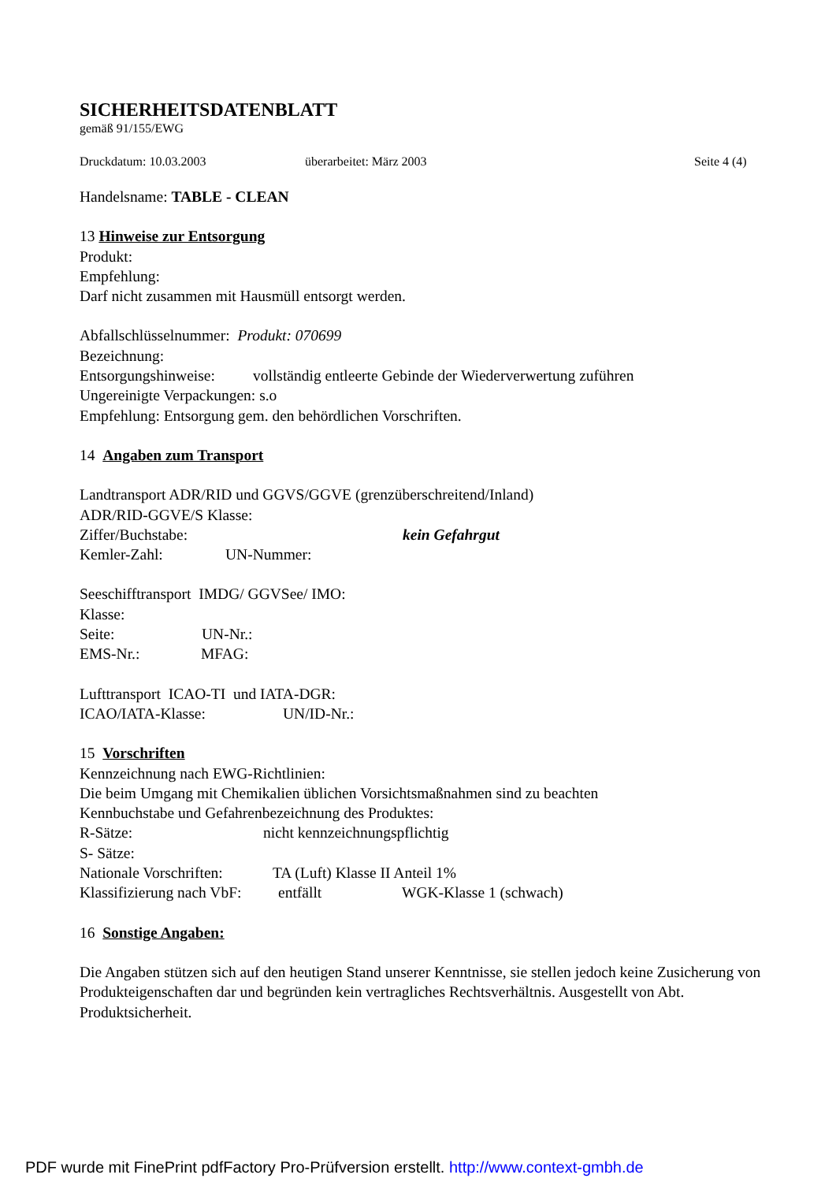SICHERHEITSDATENBLATT
gemäß 91/155/EWG
Druckdatum: 10.03.2003 überarbeitet: März 2003 Seite 4 (4)
Handelsname: TABLE - CLEAN
13 Hinweise zur Entsorgung
Produkt:
Empfehlung:
Darf nicht zusammen mit Hausmüll entsorgt werden.
Abfallschlüsselnummer: Produkt: 070699
Bezeichnung:
Entsorgungshinweise: vollständig entleerte Gebinde der Wiederverwertung zuführen
Ungereinigte Verpackungen: s.o
Empfehlung: Entsorgung gem. den behördlichen Vorschriften.
14 Angaben zum Transport
Landtransport ADR/RID und GGVS/GGVE (grenzüberschreitend/Inland)
ADR/RID-GGVE/S Klasse:
Ziffer/Buchstabe: kein Gefahrgut
Kemler-Zahl: UN-Nummer:
Seeschifftransport IMDG/ GGVSee/ IMO:
Klasse:
Seite: UN-Nr.:
EMS-Nr.: MFAG:
Lufttransport ICAO-TI und IATA-DGR:
ICAO/IATA-Klasse: UN/ID-Nr.:
15 Vorschriften
Kennzeichnung nach EWG-Richtlinien:
Die beim Umgang mit Chemikalien üblichen Vorsichtsmaßnahmen sind zu beachten
Kennbuchstabe und Gefahrenbezeichnung des Produktes:
R-Sätze: nicht kennzeichnungspflichtig
S- Sätze:
Nationale Vorschriften: TA (Luft) Klasse II Anteil 1%
Klassifizierung nach VbF: entfällt WGK-Klasse 1 (schwach)
16 Sonstige Angaben:
Die Angaben stützen sich auf den heutigen Stand unserer Kenntnisse, sie stellen jedoch keine Zusicherung von Produkteigenschaften dar und begründen kein vertragliches Rechtsverhältnis. Ausgestellt von Abt. Produktsicherheit.
PDF wurde mit FinePrint pdfFactory Pro-Prüfversion erstellt. http://www.context-gmbh.de